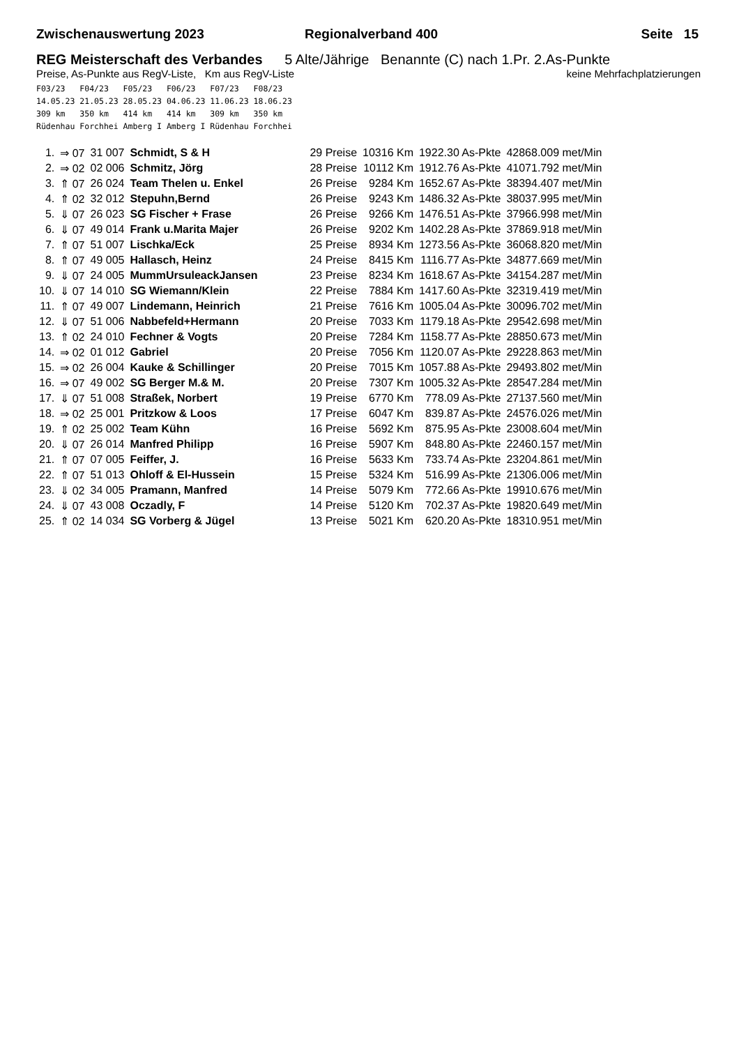Zwischenauswertung 2023 Regionalverband 400 Seite 15
REG Meisterschaft des Verbandes 5 Alte/Jährige Benannte (C) nach 1.Pr. 2.As-Punkte
Preise, As-Punkte aus RegV-Liste, Km aus RegV-Liste keine Mehrfachplatzierungen
F03/23   F04/23   F05/23   F06/23   F07/23   F08/23
14.05.23 21.05.23 28.05.23 04.06.23 11.06.23 18.06.23
309 km   350 km   414 km   414 km   309 km   350 km
Rüdenhau Forchhei Amberg I Amberg I Rüdenhau Forchhei
| 1. | ⇒ 07 | 31 007 | Schmidt, S & H | 29 Preise | 10316 Km | 1922.30 As-Pkte | 42868.009 met/Min |
| 2. | ⇒ 02 | 02 006 | Schmitz, Jörg | 28 Preise | 10112 Km | 1912.76 As-Pkte | 41071.792 met/Min |
| 3. | ⇑ 07 | 26 024 | Team Thelen u. Enkel | 26 Preise | 9284 Km | 1652.67 As-Pkte | 38394.407 met/Min |
| 4. | ⇑ 02 | 32 012 | Stepuhn,Bernd | 26 Preise | 9243 Km | 1486.32 As-Pkte | 38037.995 met/Min |
| 5. | ⇓ 07 | 26 023 | SG Fischer + Frase | 26 Preise | 9266 Km | 1476.51 As-Pkte | 37966.998 met/Min |
| 6. | ⇓ 07 | 49 014 | Frank u.Marita Majer | 26 Preise | 9202 Km | 1402.28 As-Pkte | 37869.918 met/Min |
| 7. | ⇑ 07 | 51 007 | Lischka/Eck | 25 Preise | 8934 Km | 1273.56 As-Pkte | 36068.820 met/Min |
| 8. | ⇑ 07 | 49 005 | Hallasch, Heinz | 24 Preise | 8415 Km | 1116.77 As-Pkte | 34877.669 met/Min |
| 9. | ⇓ 07 | 24 005 | MummUrsuleackJansen | 23 Preise | 8234 Km | 1618.67 As-Pkte | 34154.287 met/Min |
| 10. | ⇓ 07 | 14 010 | SG Wiemann/Klein | 22 Preise | 7884 Km | 1417.60 As-Pkte | 32319.419 met/Min |
| 11. | ⇑ 07 | 49 007 | Lindemann, Heinrich | 21 Preise | 7616 Km | 1005.04 As-Pkte | 30096.702 met/Min |
| 12. | ⇓ 07 | 51 006 | Nabbefeld+Hermann | 20 Preise | 7033 Km | 1179.18 As-Pkte | 29542.698 met/Min |
| 13. | ⇑ 02 | 24 010 | Fechner & Vogts | 20 Preise | 7284 Km | 1158.77 As-Pkte | 28850.673 met/Min |
| 14. | ⇒ 02 | 01 012 | Gabriel | 20 Preise | 7056 Km | 1120.07 As-Pkte | 29228.863 met/Min |
| 15. | ⇒ 02 | 26 004 | Kauke & Schillinger | 20 Preise | 7015 Km | 1057.88 As-Pkte | 29493.802 met/Min |
| 16. | ⇒ 07 | 49 002 | SG Berger M.& M. | 20 Preise | 7307 Km | 1005.32 As-Pkte | 28547.284 met/Min |
| 17. | ⇓ 07 | 51 008 | Straßek, Norbert | 19 Preise | 6770 Km | 778.09 As-Pkte | 27137.560 met/Min |
| 18. | ⇒ 02 | 25 001 | Pritzkow & Loos | 17 Preise | 6047 Km | 839.87 As-Pkte | 24576.026 met/Min |
| 19. | ⇑ 02 | 25 002 | Team Kühn | 16 Preise | 5692 Km | 875.95 As-Pkte | 23008.604 met/Min |
| 20. | ⇓ 07 | 26 014 | Manfred Philipp | 16 Preise | 5907 Km | 848.80 As-Pkte | 22460.157 met/Min |
| 21. | ⇑ 07 | 07 005 | Feiffer, J. | 16 Preise | 5633 Km | 733.74 As-Pkte | 23204.861 met/Min |
| 22. | ⇑ 07 | 51 013 | Ohloff & El-Hussein | 15 Preise | 5324 Km | 516.99 As-Pkte | 21306.006 met/Min |
| 23. | ⇓ 02 | 34 005 | Pramann, Manfred | 14 Preise | 5079 Km | 772.66 As-Pkte | 19910.676 met/Min |
| 24. | ⇓ 07 | 43 008 | Oczadly, F | 14 Preise | 5120 Km | 702.37 As-Pkte | 19820.649 met/Min |
| 25. | ⇑ 02 | 14 034 | SG Vorberg & Jügel | 13 Preise | 5021 Km | 620.20 As-Pkte | 18310.951 met/Min |